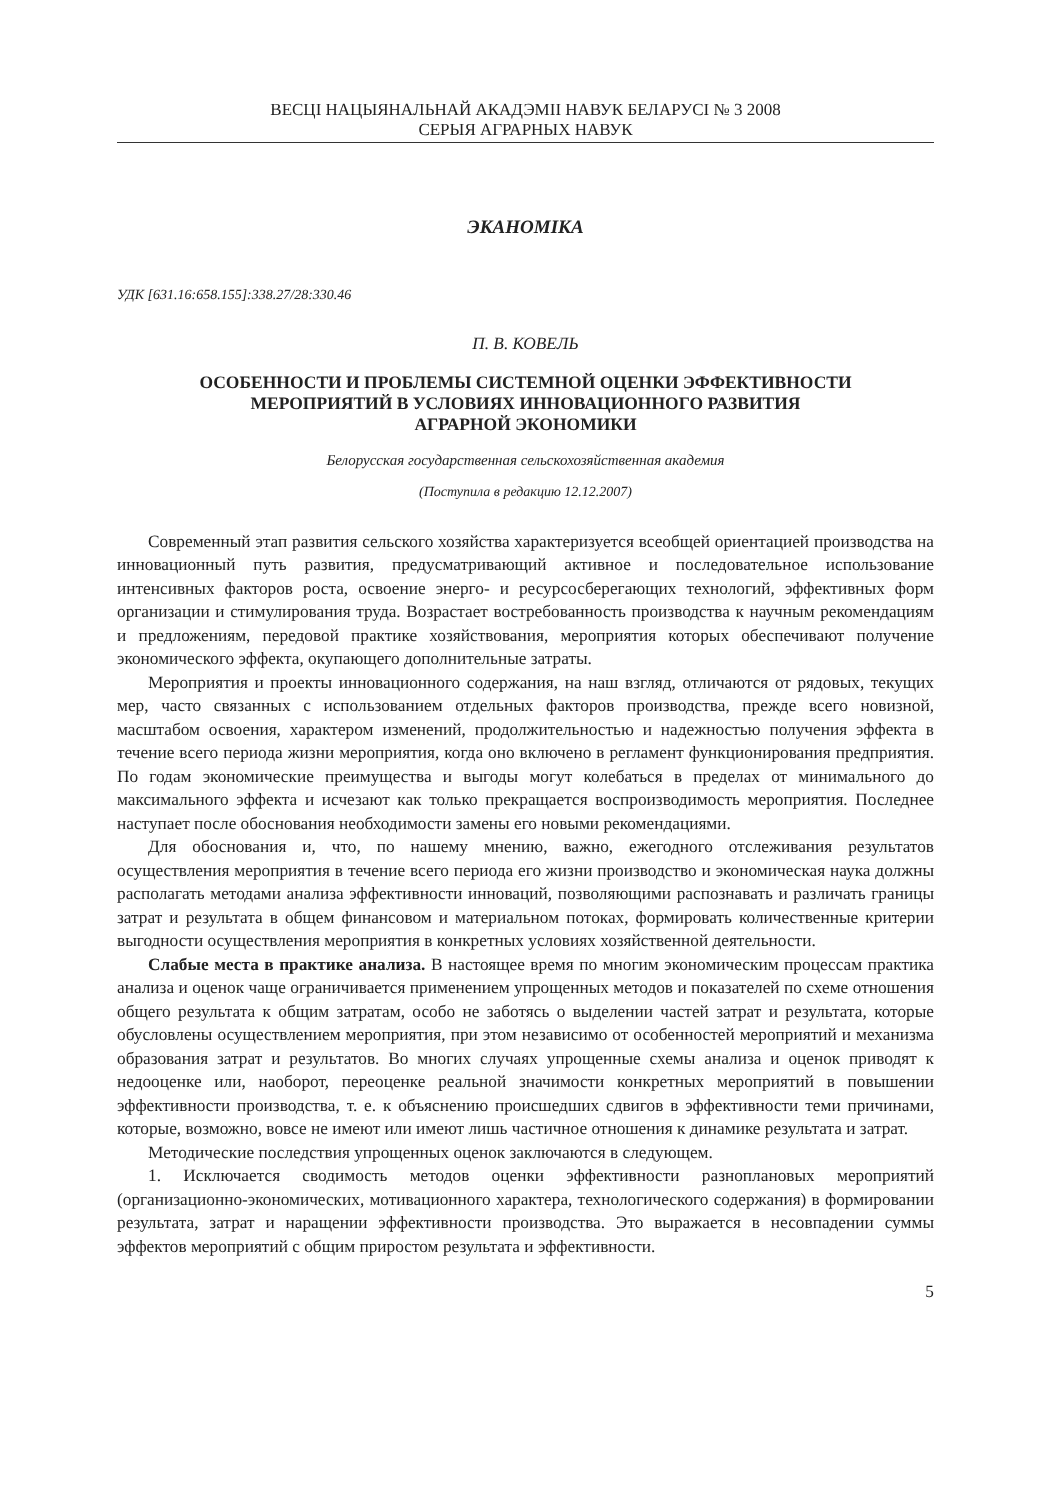ВЕСЦІ НАЦЫЯНАЛЬНАЙ АКАДЭМІІ НАВУК БЕЛАРУСІ № 3 2008
СЕРЫЯ АГРАРНЫХ НАВУК
ЭКАНОМІКА
УДК [631.16:658.155]:338.27/28:330.46
П. В. КОВЕЛЬ
ОСОБЕННОСТИ И ПРОБЛЕМЫ СИСТЕМНОЙ ОЦЕНКИ ЭФФЕКТИВНОСТИ
МЕРОПРИЯТИЙ В УСЛОВИЯХ ИННОВАЦИОННОГО РАЗВИТИЯ
АГРАРНОЙ ЭКОНОМИКИ
Белорусская государственная сельскохозяйственная академия
(Поступила в редакцию 12.12.2007)
Современный этап развития сельского хозяйства характеризуется всеобщей ориентацией производства на инновационный путь развития, предусматривающий активное и последовательное использование интенсивных факторов роста, освоение энерго- и ресурсосберегающих технологий, эффективных форм организации и стимулирования труда. Возрастает востребованность производства к научным рекомендациям и предложениям, передовой практике хозяйствования, мероприятия которых обеспечивают получение экономического эффекта, окупающего дополнительные затраты.
Мероприятия и проекты инновационного содержания, на наш взгляд, отличаются от рядовых, текущих мер, часто связанных с использованием отдельных факторов производства, прежде всего новизной, масштабом освоения, характером изменений, продолжительностью и надежностью получения эффекта в течение всего периода жизни мероприятия, когда оно включено в регламент функционирования предприятия. По годам экономические преимущества и выгоды могут колебаться в пределах от минимального до максимального эффекта и исчезают как только прекращается воспроизводимость мероприятия. Последнее наступает после обоснования необходимости замены его новыми рекомендациями.
Для обоснования и, что, по нашему мнению, важно, ежегодного отслеживания результатов осуществления мероприятия в течение всего периода его жизни производство и экономическая наука должны располагать методами анализа эффективности инноваций, позволяющими распознавать и различать границы затрат и результата в общем финансовом и материальном потоках, формировать количественные критерии выгодности осуществления мероприятия в конкретных условиях хозяйственной деятельности.
Слабые места в практике анализа. В настоящее время по многим экономическим процессам практика анализа и оценок чаще ограничивается применением упрощенных методов и показателей по схеме отношения общего результата к общим затратам, особо не заботясь о выделении частей затрат и результата, которые обусловлены осуществлением мероприятия, при этом независимо от особенностей мероприятий и механизма образования затрат и результатов. Во многих случаях упрощенные схемы анализа и оценок приводят к недооценке или, наоборот, переоценке реальной значимости конкретных мероприятий в повышении эффективности производства, т. е. к объяснению происшедших сдвигов в эффективности теми причинами, которые, возможно, вовсе не имеют или имеют лишь частичное отношения к динамике результата и затрат.
Методические последствия упрощенных оценок заключаются в следующем.
1. Исключается сводимость методов оценки эффективности разноплановых мероприятий (организационно-экономических, мотивационного характера, технологического содержания) в формировании результата, затрат и наращении эффективности производства. Это выражается в несовпадении суммы эффектов мероприятий с общим приростом результата и эффективности.
5